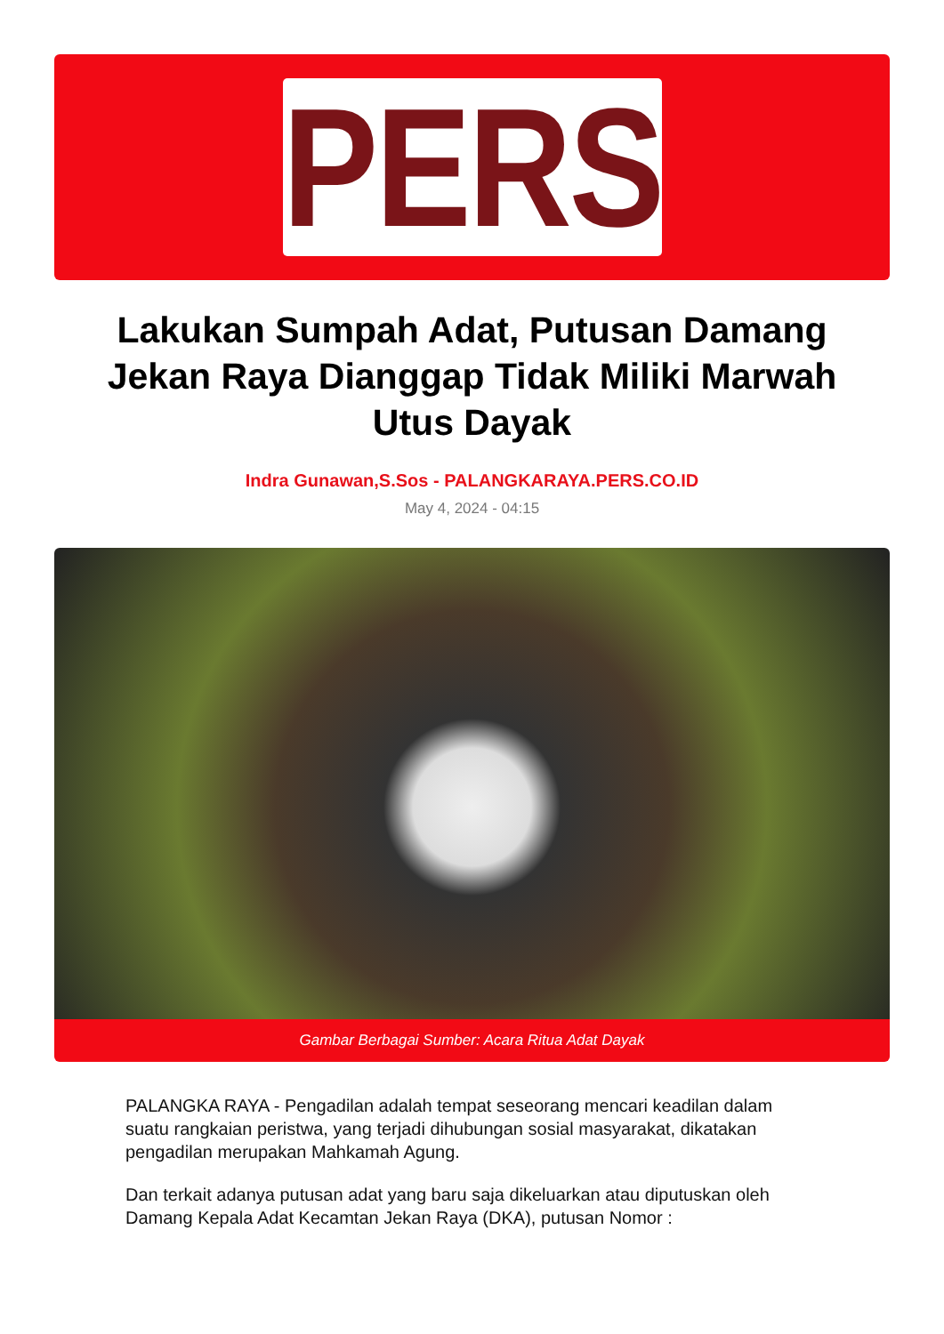PERS
Lakukan Sumpah Adat, Putusan Damang Jekan Raya Dianggap Tidak Miliki Marwah Utus Dayak
Indra Gunawan,S.Sos - PALANGKARAYA.PERS.CO.ID
May 4, 2024 - 04:15
Gambar Berbagai Sumber: Acara Ritua Adat Dayak
PALANGKA RAYA - Pengadilan adalah tempat seseorang mencari keadilan dalam suatu rangkaian peristwa, yang terjadi dihubungan sosial masyarakat, dikatakan pengadilan merupakan Mahkamah Agung.
Dan terkait adanya putusan adat yang baru saja dikeluarkan atau diputuskan oleh Damang Kepala Adat Kecamtan Jekan Raya (DKA), putusan Nomor :